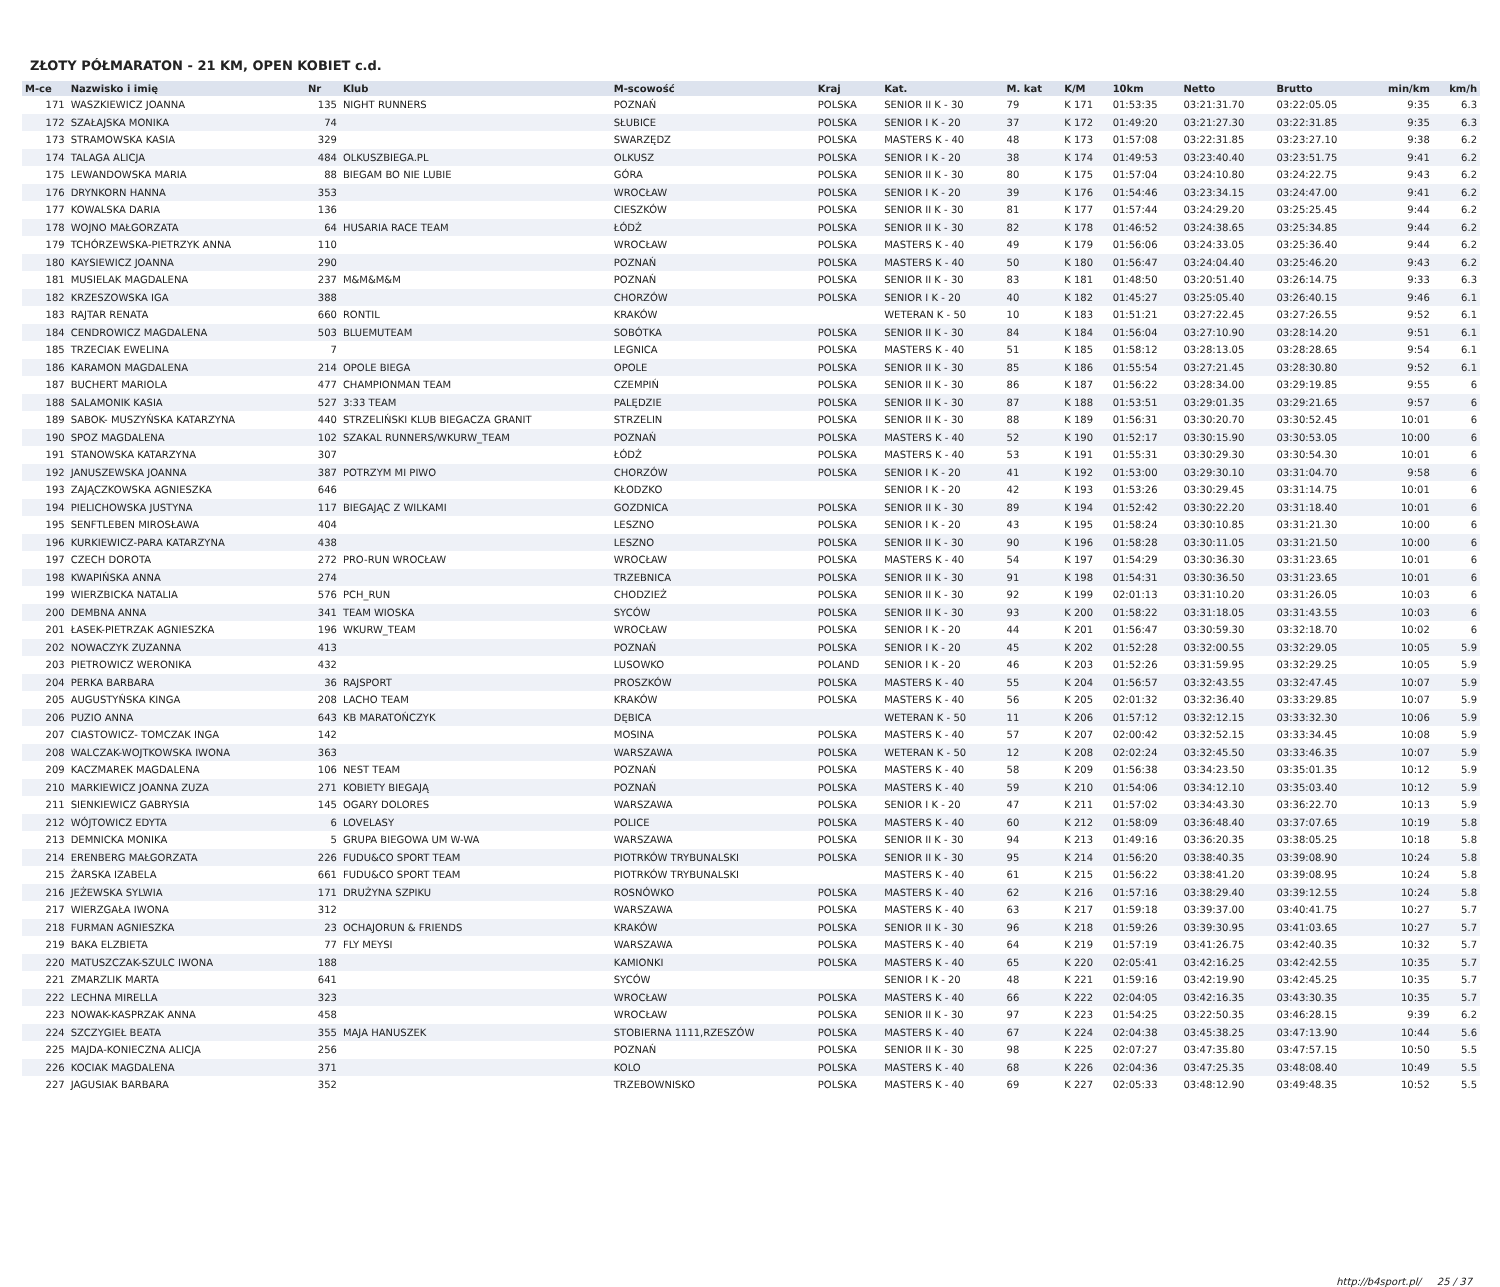ZŁOTY PÓŁMARATON - 21 KM, OPEN KOBIET c.d.
| M-ce | Nazwisko i imię | Nr | Klub | M-scowość | Kraj | Kat. | M. kat | K/M | 10km | Netto | Brutto | min/km | km/h |
| --- | --- | --- | --- | --- | --- | --- | --- | --- | --- | --- | --- | --- | --- |
| 171 | WASZKIEWICZ JOANNA | 135 | NIGHT RUNNERS | POZNAŃ | POLSKA | SENIOR II K - 30 | 79 | K 171 | 01:53:35 | 03:21:31.70 | 03:22:05.05 | 9:35 | 6.3 |
| 172 | SZAŁAJSKA MONIKA | 74 | | SŁUBICE | POLSKA | SENIOR I K - 20 | 37 | K 172 | 01:49:20 | 03:21:27.30 | 03:22:31.85 | 9:35 | 6.3 |
| 173 | STRAMOWSKA KASIA | 329 | | SWARZĘDZ | POLSKA | MASTERS K - 40 | 48 | K 173 | 01:57:08 | 03:22:31.85 | 03:23:27.10 | 9:38 | 6.2 |
| 174 | TALAGA ALICJA | 484 | OLKUSZBIEGA.PL | OLKUSZ | POLSKA | SENIOR I K - 20 | 38 | K 174 | 01:49:53 | 03:23:40.40 | 03:23:51.75 | 9:41 | 6.2 |
| 175 | LEWANDOWSKA MARIA | 88 | BIEGAM BO NIE LUBIE | GÓRA | POLSKA | SENIOR II K - 30 | 80 | K 175 | 01:57:04 | 03:24:10.80 | 03:24:22.75 | 9:43 | 6.2 |
| 176 | DRYNKORN HANNA | 353 | | WROCŁAW | POLSKA | SENIOR I K - 20 | 39 | K 176 | 01:54:46 | 03:23:34.15 | 03:24:47.00 | 9:41 | 6.2 |
| 177 | KOWALSKA DARIA | 136 | | CIESZKÓW | POLSKA | SENIOR II K - 30 | 81 | K 177 | 01:57:44 | 03:24:29.20 | 03:25:25.45 | 9:44 | 6.2 |
| 178 | WOJNO MAŁGORZATA | 64 | HUSARIA RACE TEAM | ŁÓDŹ | POLSKA | SENIOR II K - 30 | 82 | K 178 | 01:46:52 | 03:24:38.65 | 03:25:34.85 | 9:44 | 6.2 |
| 179 | TCHÓRZEWSKA-PIETRZYK ANNA | 110 | | WROCŁAW | POLSKA | MASTERS K - 40 | 49 | K 179 | 01:56:06 | 03:24:33.05 | 03:25:36.40 | 9:44 | 6.2 |
| 180 | KAYSIEWICZ JOANNA | 290 | | POZNAŃ | POLSKA | MASTERS K - 40 | 50 | K 180 | 01:56:47 | 03:24:04.40 | 03:25:46.20 | 9:43 | 6.2 |
| 181 | MUSIELAK MAGDALENA | 237 | M&M&M&M | POZNAŃ | POLSKA | SENIOR II K - 30 | 83 | K 181 | 01:48:50 | 03:20:51.40 | 03:26:14.75 | 9:33 | 6.3 |
| 182 | KRZESZOWSKA IGA | 388 | | CHORZÓW | POLSKA | SENIOR I K - 20 | 40 | K 182 | 01:45:27 | 03:25:05.40 | 03:26:40.15 | 9:46 | 6.1 |
| 183 | RAJTAR RENATA | 660 | RONTIL | KRAKÓW | | WETERAN K - 50 | 10 | K 183 | 01:51:21 | 03:27:22.45 | 03:27:26.55 | 9:52 | 6.1 |
| 184 | CENDROWICZ MAGDALENA | 503 | BLUEMUTEAM | SOBÓTKA | POLSKA | SENIOR II K - 30 | 84 | K 184 | 01:56:04 | 03:27:10.90 | 03:28:14.20 | 9:51 | 6.1 |
| 185 | TRZECIAK EWELINA | 7 | | LEGNICA | POLSKA | MASTERS K - 40 | 51 | K 185 | 01:58:12 | 03:28:13.05 | 03:28:28.65 | 9:54 | 6.1 |
| 186 | KARAMON MAGDALENA | 214 | OPOLE BIEGA | OPOLE | POLSKA | SENIOR II K - 30 | 85 | K 186 | 01:55:54 | 03:27:21.45 | 03:28:30.80 | 9:52 | 6.1 |
| 187 | BUCHERT MARIOLA | 477 | CHAMPIONMAN TEAM | CZEMPIŃ | POLSKA | SENIOR II K - 30 | 86 | K 187 | 01:56:22 | 03:28:34.00 | 03:29:19.85 | 9:55 | 6 |
| 188 | SALAMONIK KASIA | 527 | 3:33 TEAM | PALĘDZIE | POLSKA | SENIOR II K - 30 | 87 | K 188 | 01:53:51 | 03:29:01.35 | 03:29:21.65 | 9:57 | 6 |
| 189 | SABOK- MUSZYŃSKA KATARZYNA | 440 | STRZELIŃSKI KLUB BIEGACZA GRANIT | STRZELIN | POLSKA | SENIOR II K - 30 | 88 | K 189 | 01:56:31 | 03:30:20.70 | 03:30:52.45 | 10:01 | 6 |
| 190 | SPOZ MAGDALENA | 102 | SZAKAL RUNNERS/WKURW_TEAM | POZNAŃ | POLSKA | MASTERS K - 40 | 52 | K 190 | 01:52:17 | 03:30:15.90 | 03:30:53.05 | 10:00 | 6 |
| 191 | STANOWSKA KATARZYNA | 307 | | ŁÓDŹ | POLSKA | MASTERS K - 40 | 53 | K 191 | 01:55:31 | 03:30:29.30 | 03:30:54.30 | 10:01 | 6 |
| 192 | JANUSZEWSKA JOANNA | 387 | POTRZYM MI PIWO | CHORZÓW | POLSKA | SENIOR I K - 20 | 41 | K 192 | 01:53:00 | 03:29:30.10 | 03:31:04.70 | 9:58 | 6 |
| 193 | ZAJĄCZKOWSKA AGNIESZKA | 646 | | KŁODZKO | | SENIOR I K - 20 | 42 | K 193 | 01:53:26 | 03:30:29.45 | 03:31:14.75 | 10:01 | 6 |
| 194 | PIELICHOWSKA JUSTYNA | 117 | BIEGAJĄC Z WILKAMI | GOZDNICA | POLSKA | SENIOR II K - 30 | 89 | K 194 | 01:52:42 | 03:30:22.20 | 03:31:18.40 | 10:01 | 6 |
| 195 | SENFTLEBEN MIROSŁAWA | 404 | | LESZNO | POLSKA | SENIOR I K - 20 | 43 | K 195 | 01:58:24 | 03:30:10.85 | 03:31:21.30 | 10:00 | 6 |
| 196 | KURKIEWICZ-PARA KATARZYNA | 438 | | LESZNO | POLSKA | SENIOR II K - 30 | 90 | K 196 | 01:58:28 | 03:30:11.05 | 03:31:21.50 | 10:00 | 6 |
| 197 | CZECH DOROTA | 272 | PRO-RUN WROCŁAW | WROCŁAW | POLSKA | MASTERS K - 40 | 54 | K 197 | 01:54:29 | 03:30:36.30 | 03:31:23.65 | 10:01 | 6 |
| 198 | KWAPIŃSKA ANNA | 274 | | TRZEBNICA | POLSKA | SENIOR II K - 30 | 91 | K 198 | 01:54:31 | 03:30:36.50 | 03:31:23.65 | 10:01 | 6 |
| 199 | WIERZBICKA NATALIA | 576 | PCH_RUN | CHODZIEŻ | POLSKA | SENIOR II K - 30 | 92 | K 199 | 02:01:13 | 03:31:10.20 | 03:31:26.05 | 10:03 | 6 |
| 200 | DEMBNA ANNA | 341 | TEAM WIOSKA | SYCÓW | POLSKA | SENIOR II K - 30 | 93 | K 200 | 01:58:22 | 03:31:18.05 | 03:31:43.55 | 10:03 | 6 |
| 201 | ŁASEK-PIETRZAK AGNIESZKA | 196 | WKURW_TEAM | WROCŁAW | POLSKA | SENIOR I K - 20 | 44 | K 201 | 01:56:47 | 03:30:59.30 | 03:32:18.70 | 10:02 | 6 |
| 202 | NOWACZYK ZUZANNA | 413 | | POZNAŃ | POLSKA | SENIOR I K - 20 | 45 | K 202 | 01:52:28 | 03:32:00.55 | 03:32:29.05 | 10:05 | 5.9 |
| 203 | PIETROWICZ WERONIKA | 432 | | LUSOWKO | POLAND | SENIOR I K - 20 | 46 | K 203 | 01:52:26 | 03:31:59.95 | 03:32:29.25 | 10:05 | 5.9 |
| 204 | PERKA BARBARA | 36 | RAJSPORT | PROSZKÓW | POLSKA | MASTERS K - 40 | 55 | K 204 | 01:56:57 | 03:32:43.55 | 03:32:47.45 | 10:07 | 5.9 |
| 205 | AUGUSTYŃSKA KINGA | 208 | LACHO TEAM | KRAKÓW | POLSKA | MASTERS K - 40 | 56 | K 205 | 02:01:32 | 03:32:36.40 | 03:33:29.85 | 10:07 | 5.9 |
| 206 | PUZIO ANNA | 643 | KB MARATOŃCZYK | DĘBICA | | WETERAN K - 50 | 11 | K 206 | 01:57:12 | 03:32:12.15 | 03:33:32.30 | 10:06 | 5.9 |
| 207 | CIASTOWICZ- TOMCZAK INGA | 142 | | MOSINA | POLSKA | MASTERS K - 40 | 57 | K 207 | 02:00:42 | 03:32:52.15 | 03:33:34.45 | 10:08 | 5.9 |
| 208 | WALCZAK-WOJTKOWSKA IWONA | 363 | | WARSZAWA | POLSKA | WETERAN K - 50 | 12 | K 208 | 02:02:24 | 03:32:45.50 | 03:33:46.35 | 10:07 | 5.9 |
| 209 | KACZMAREK MAGDALENA | 106 | NEST TEAM | POZNAŃ | POLSKA | MASTERS K - 40 | 58 | K 209 | 01:56:38 | 03:34:23.50 | 03:35:01.35 | 10:12 | 5.9 |
| 210 | MARKIEWICZ JOANNA ZUZA | 271 | KOBIETY BIEGAJĄ | POZNAŃ | POLSKA | MASTERS K - 40 | 59 | K 210 | 01:54:06 | 03:34:12.10 | 03:35:03.40 | 10:12 | 5.9 |
| 211 | SIENKIEWICZ GABRYSIA | 145 | OGARY DOLORES | WARSZAWA | POLSKA | SENIOR I K - 20 | 47 | K 211 | 01:57:02 | 03:34:43.30 | 03:36:22.70 | 10:13 | 5.9 |
| 212 | WÓJTOWICZ EDYTA | 6 | LOVELASY | POLICE | POLSKA | MASTERS K - 40 | 60 | K 212 | 01:58:09 | 03:36:48.40 | 03:37:07.65 | 10:19 | 5.8 |
| 213 | DEMNICKA MONIKA | 5 | GRUPA BIEGOWA UM W-WA | WARSZAWA | POLSKA | SENIOR II K - 30 | 94 | K 213 | 01:49:16 | 03:36:20.35 | 03:38:05.25 | 10:18 | 5.8 |
| 214 | ERENBERG MAŁGORZATA | 226 | FUDU&CO SPORT TEAM | PIOTRKÓW TRYBUNALSKI | POLSKA | SENIOR II K - 30 | 95 | K 214 | 01:56:20 | 03:38:40.35 | 03:39:08.90 | 10:24 | 5.8 |
| 215 | ŻARSKA IZABELA | 661 | FUDU&CO SPORT TEAM | PIOTRKÓW TRYBUNALSKI | | MASTERS K - 40 | 61 | K 215 | 01:56:22 | 03:38:41.20 | 03:39:08.95 | 10:24 | 5.8 |
| 216 | JEŻEWSKA SYLWIA | 171 | DRUŻYNA SZPIKU | ROSNÓWKO | POLSKA | MASTERS K - 40 | 62 | K 216 | 01:57:16 | 03:38:29.40 | 03:39:12.55 | 10:24 | 5.8 |
| 217 | WIERZGAŁA IWONA | 312 | | WARSZAWA | POLSKA | MASTERS K - 40 | 63 | K 217 | 01:59:18 | 03:39:37.00 | 03:40:41.75 | 10:27 | 5.7 |
| 218 | FURMAN AGNIESZKA | 23 | OCHAJORUN & FRIENDS | KRAKÓW | POLSKA | SENIOR II K - 30 | 96 | K 218 | 01:59:26 | 03:39:30.95 | 03:41:03.65 | 10:27 | 5.7 |
| 219 | BAKA ELZBIETA | 77 | FLY MEYSI | WARSZAWA | POLSKA | MASTERS K - 40 | 64 | K 219 | 01:57:19 | 03:41:26.75 | 03:42:40.35 | 10:32 | 5.7 |
| 220 | MATUSZCZAK-SZULC IWONA | 188 | | KAMIONKI | POLSKA | MASTERS K - 40 | 65 | K 220 | 02:05:41 | 03:42:16.25 | 03:42:42.55 | 10:35 | 5.7 |
| 221 | ZMARZLIK MARTA | 641 | | SYCÓW | | SENIOR I K - 20 | 48 | K 221 | 01:59:16 | 03:42:19.90 | 03:42:45.25 | 10:35 | 5.7 |
| 222 | LECHNA MIRELLA | 323 | | WROCŁAW | POLSKA | MASTERS K - 40 | 66 | K 222 | 02:04:05 | 03:42:16.35 | 03:43:30.35 | 10:35 | 5.7 |
| 223 | NOWAK-KASPRZAK ANNA | 458 | | WROCŁAW | POLSKA | SENIOR II K - 30 | 97 | K 223 | 01:54:25 | 03:22:50.35 | 03:46:28.15 | 9:39 | 6.2 |
| 224 | SZCZYGIEŁ BEATA | 355 | MAJA HANUSZEK | STOBIERNA 1111,RZESZÓW | POLSKA | MASTERS K - 40 | 67 | K 224 | 02:04:38 | 03:45:38.25 | 03:47:13.90 | 10:44 | 5.6 |
| 225 | MAJDA-KONIECZNA ALICJA | 256 | | POZNAŃ | POLSKA | SENIOR II K - 30 | 98 | K 225 | 02:07:27 | 03:47:35.80 | 03:47:57.15 | 10:50 | 5.5 |
| 226 | KOCIAK MAGDALENA | 371 | | KOLO | POLSKA | MASTERS K - 40 | 68 | K 226 | 02:04:36 | 03:47:25.35 | 03:48:08.40 | 10:49 | 5.5 |
| 227 | JAGUSIAK BARBARA | 352 | | TRZEBOWNISKO | POLSKA | MASTERS K - 40 | 69 | K 227 | 02:05:33 | 03:48:12.90 | 03:49:48.35 | 10:52 | 5.5 |
http://b4sport.pl/ 25 / 37